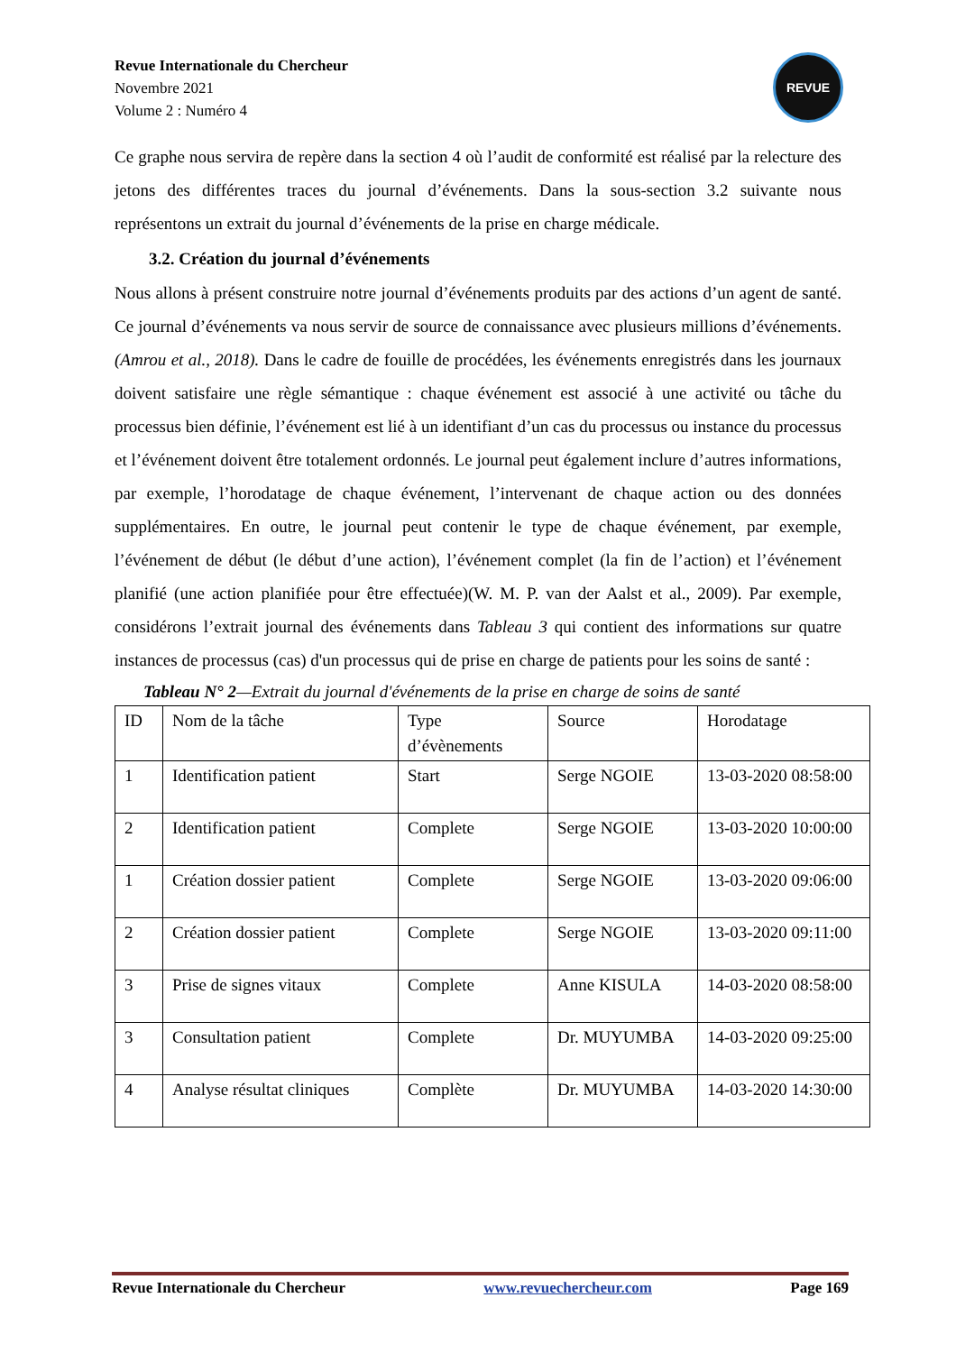Revue Internationale du Chercheur
Novembre 2021
Volume 2 : Numéro 4
REVUE
Ce graphe nous servira de repère dans la section 4 où l’audit de conformité est réalisé par la relecture des jetons des différentes traces du journal d’événements. Dans la sous-section 3.2 suivante nous représentons un extrait du journal d’événements de la prise en charge médicale.
3.2. Création du journal d’événements
Nous allons à présent construire notre journal d’événements produits par des actions d’un agent de santé. Ce journal d’événements va nous servir de source de connaissance avec plusieurs millions d’événements.(Amrou et al., 2018). Dans le cadre de fouille de procédées, les événements enregistrés dans les journaux doivent satisfaire une règle sémantique : chaque événement est associé à une activité ou tâche du processus bien définie, l’événement est lié à un identifiant d’un cas du processus ou instance du processus et l’événement doivent être totalement ordonnés. Le journal peut également inclure d’autres informations, par exemple, l’horodatage de chaque événement, l’intervenant de chaque action ou des données supplémentaires. En outre, le journal peut contenir le type de chaque événement, par exemple, l’événement de début (le début d’une action), l’événement complet (la fin de l’action) et l’événement planifié (une action planifiée pour être effectuée)(W. M. P. van der Aalst et al., 2009). Par exemple, considérons l’extrait journal des événements dans Tableau 3 qui contient des informations sur quatre instances de processus (cas) d'un processus qui de prise en charge de patients pour les soins de santé :
Tableau N° 2—Extrait du journal d'événements de la prise en charge de soins de santé
| ID | Nom de la tâche | Type d’évènements | Source | Horodatage |
| 1 | Identification patient | Start | Serge NGOIE | 13-03-2020 08:58:00 |
| 2 | Identification patient | Complete | Serge NGOIE | 13-03-2020 10:00:00 |
| 1 | Création dossier patient | Complete | Serge NGOIE | 13-03-2020 09:06:00 |
| 2 | Création dossier patient | Complete | Serge NGOIE | 13-03-2020 09:11:00 |
| 3 | Prise de signes vitaux | Complete | Anne KISULA | 14-03-2020 08:58:00 |
| 3 | Consultation patient | Complete | Dr. MUYUMBA | 14-03-2020 09:25:00 |
| 4 | Analyse résultat cliniques | Complète | Dr. MUYUMBA | 14-03-2020 14:30:00 |
Revue Internationale du Chercheur www.revuechercheur.com Page 169